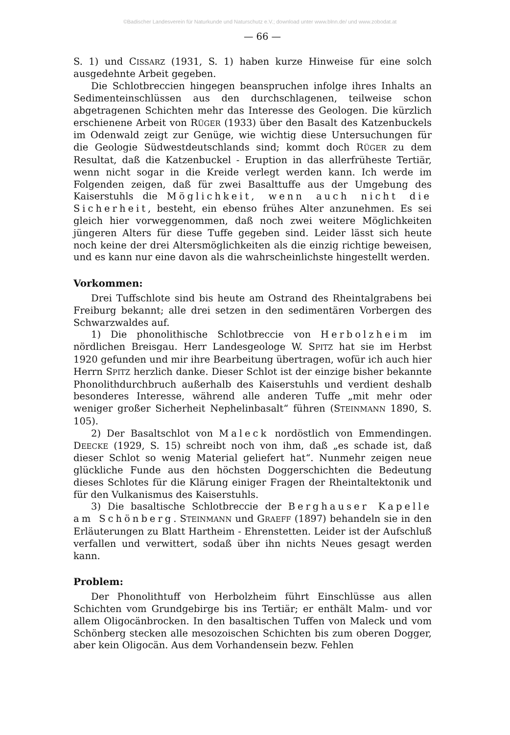©Badischer Landesverein für Naturkunde und Naturschutz e.V.; download unter www.blnn.de/ und www.zobodat.at
— 66 —
S. 1) und CISSARZ (1931, S. 1) haben kurze Hinweise für eine solch ausgedehnte Arbeit gegeben.
Die Schlotbreccien hingegen beanspruchen infolge ihres Inhalts an Sedimenteinschlüssen aus den durchschlagenen, teilweise schon abgetragenen Schichten mehr das Interesse des Geologen. Die kürzlich erschienene Arbeit von RÜGER (1933) über den Basalt des Katzenbuckels im Odenwald zeigt zur Genüge, wie wichtig diese Untersuchungen für die Geologie Südwestdeutschlands sind; kommt doch RÜGER zu dem Resultat, daß die Katzenbuckel - Eruption in das allerfrüheste Tertiär, wenn nicht sogar in die Kreide verlegt werden kann. Ich werde im Folgenden zeigen, daß für zwei Basalttuffe aus der Umgebung des Kaiserstuhls die Möglichkeit, wenn auch nicht die Sicherheit, besteht, ein ebenso frühes Alter anzunehmen. Es sei gleich hier vorweggenommen, daß noch zwei weitere Möglichkeiten jüngeren Alters für diese Tuffe gegeben sind. Leider lässt sich heute noch keine der drei Altersmöglichkeiten als die einzig richtige beweisen, und es kann nur eine davon als die wahrscheinlichste hingestellt werden.
Vorkommen:
Drei Tuffschlote sind bis heute am Ostrand des Rheintalgrabens bei Freiburg bekannt; alle drei setzen in den sedimentären Vorbergen des Schwarzwaldes auf.
1) Die phonolithische Schlotbreccie von Herbolzheim im nördlichen Breisgau. Herr Landesgeologe W. SPITZ hat sie im Herbst 1920 gefunden und mir ihre Bearbeitung übertragen, wofür ich auch hier Herrn SPITZ herzlich danke. Dieser Schlot ist der einzige bisher bekannte Phonolithdurchbruch außerhalb des Kaiserstuhls und verdient deshalb besonderes Interesse, während alle anderen Tuffe „mit mehr oder weniger großer Sicherheit Nephelinbasalt“ führen (STEINMANN 1890, S. 105).
2) Der Basaltschlot von Maleck nordöstlich von Emmendingen. DEECKE (1929, S. 15) schreibt noch von ihm, daß „es schade ist, daß dieser Schlot so wenig Material geliefert hat“. Nunmehr zeigen neue glückliche Funde aus den höchsten Doggerschichten die Bedeutung dieses Schlotes für die Klärung einiger Fragen der Rheintaltektonik und für den Vulkanismus des Kaiserstuhls.
3) Die basaltische Schlotbreccie der Berghauser Kapelle am Schönberg. STEINMANN und GRAEFF (1897) behandeln sie in den Erläuterungen zu Blatt Hartheim - Ehrenstetten. Leider ist der Aufschluß verfallen und verwittert, sodaß über ihn nichts Neues gesagt werden kann.
Problem:
Der Phonolithtuff von Herbolzheim führt Einschlüsse aus allen Schichten vom Grundgebirge bis ins Tertiär; er enthält Malm- und vor allem Oligocänbrocken. In den basaltischen Tuffen von Maleck und vom Schönberg stecken alle mesozoischen Schichten bis zum oberen Dogger, aber kein Oligocän. Aus dem Vorhandensein bezw. Fehlen